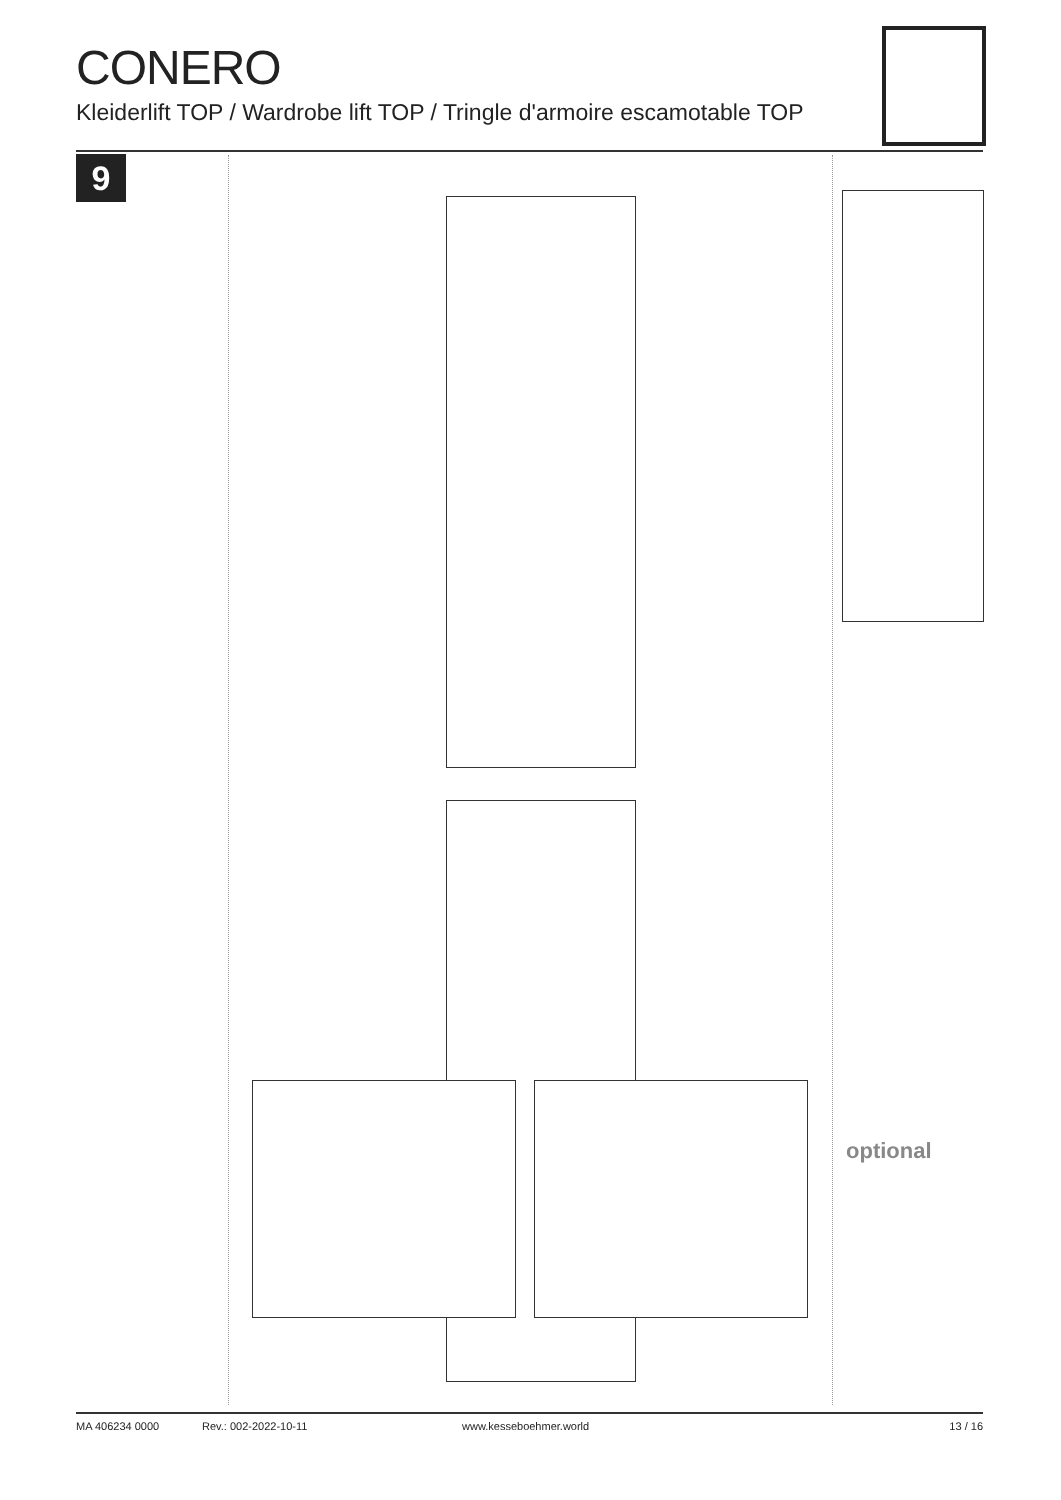CONERO
Kleiderlift TOP / Wardrobe lift TOP / Tringle d'armoire escamotable TOP
9
optional
MA 406234 0000 Rev.: 002-2022-10-11 www.kesseboehmer.world 13 / 16